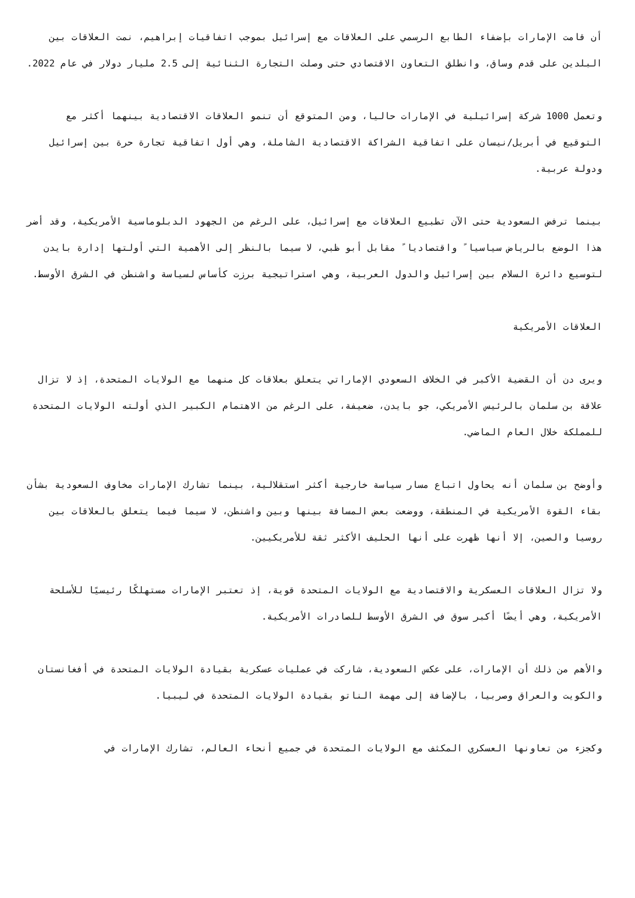أن قامت الإمارات بإضفاء الطابع الرسمي على العلاقات مع إسرائيل بموجب اتفاقيات إبراهيم، نمت العلاقات بين البلدين على قدم وساق، وانطلق التعاون الاقتصادي حتى وصلت التجارة الثنائية إلى 2.5 مليار دولار في عام 2022.
وتعمل 1000 شركة إسرائيلية في الإمارات حاليا، ومن المتوقع أن تنمو العلاقات الاقتصادية بينهما أكثر مع التوقيع في أبريل/نيسان على اتفاقية الشراكة الاقتصادية الشاملة، وهي أول اتفاقية تجارة حرة بين إسرائيل ودولة عربية.
بينما ترفض السعودية حتى الآن تطبيع العلاقات مع إسرائيل، على الرغم من الجهود الدبلوماسية الأمريكية، وقد أضر هذا الوضع بالرياض سياسيا ً واقتصاديا ً مقابل أبو ظبي، لا سيما بالنظر إلى الأهمية التي أولتها إدارة بايدن لتوسيع دائرة السلام بين إسرائيل والدول العربية، وهي استراتيجية برزت كأساس لسياسة واشنطن في الشرق الأوسط.
العلاقات الأمريكية
ويرى دن أن القضية الأكبر في الخلاف السعودي الإماراتي يتعلق بعلاقات كل منهما مع الولايات المتحدة، إذ لا تزال علاقة بن سلمان بالرئيس الأمريكي، جو بايدن، ضعيفة، على الرغم من الاهتمام الكبير الذي أولته الولايات المتحدة للمملكة خلال العام الماضي.
وأوضح بن سلمان أنه يحاول اتباع مسار سياسة خارجية أكثر استقلالية، بينما تشارك الإمارات مخاوف السعودية بشأن بقاء القوة الأمريكية في المنطقة، ووضعت بعض المسافة بينها وبين واشنطن، لا سيما فيما يتعلق بالعلاقات بين روسيا والصين، إلا أنها ظهرت على أنها الحليف الأكثر ثقة للأمريكيين.
ولا تزال العلاقات العسكرية والاقتصادية مع الولايات المتحدة قوية، إذ تعتبر الإمارات مستهلكًا رئيسيًا للأسلحة الأمريكية، وهي أيضًا أكبر سوق في الشرق الأوسط للصادرات الأمريكية.
والأهم من ذلك أن الإمارات، على عكس السعودية، شاركت في عمليات عسكرية بقيادة الولايات المتحدة في أفغانستان والكويت والعراق وصربيا، بالإضافة إلى مهمة الناتو بقيادة الولايات المتحدة في ليبيا.
وكجزء من تعاونها العسكري المكثف مع الولايات المتحدة في جميع أنحاء العالم، تشارك الإمارات في